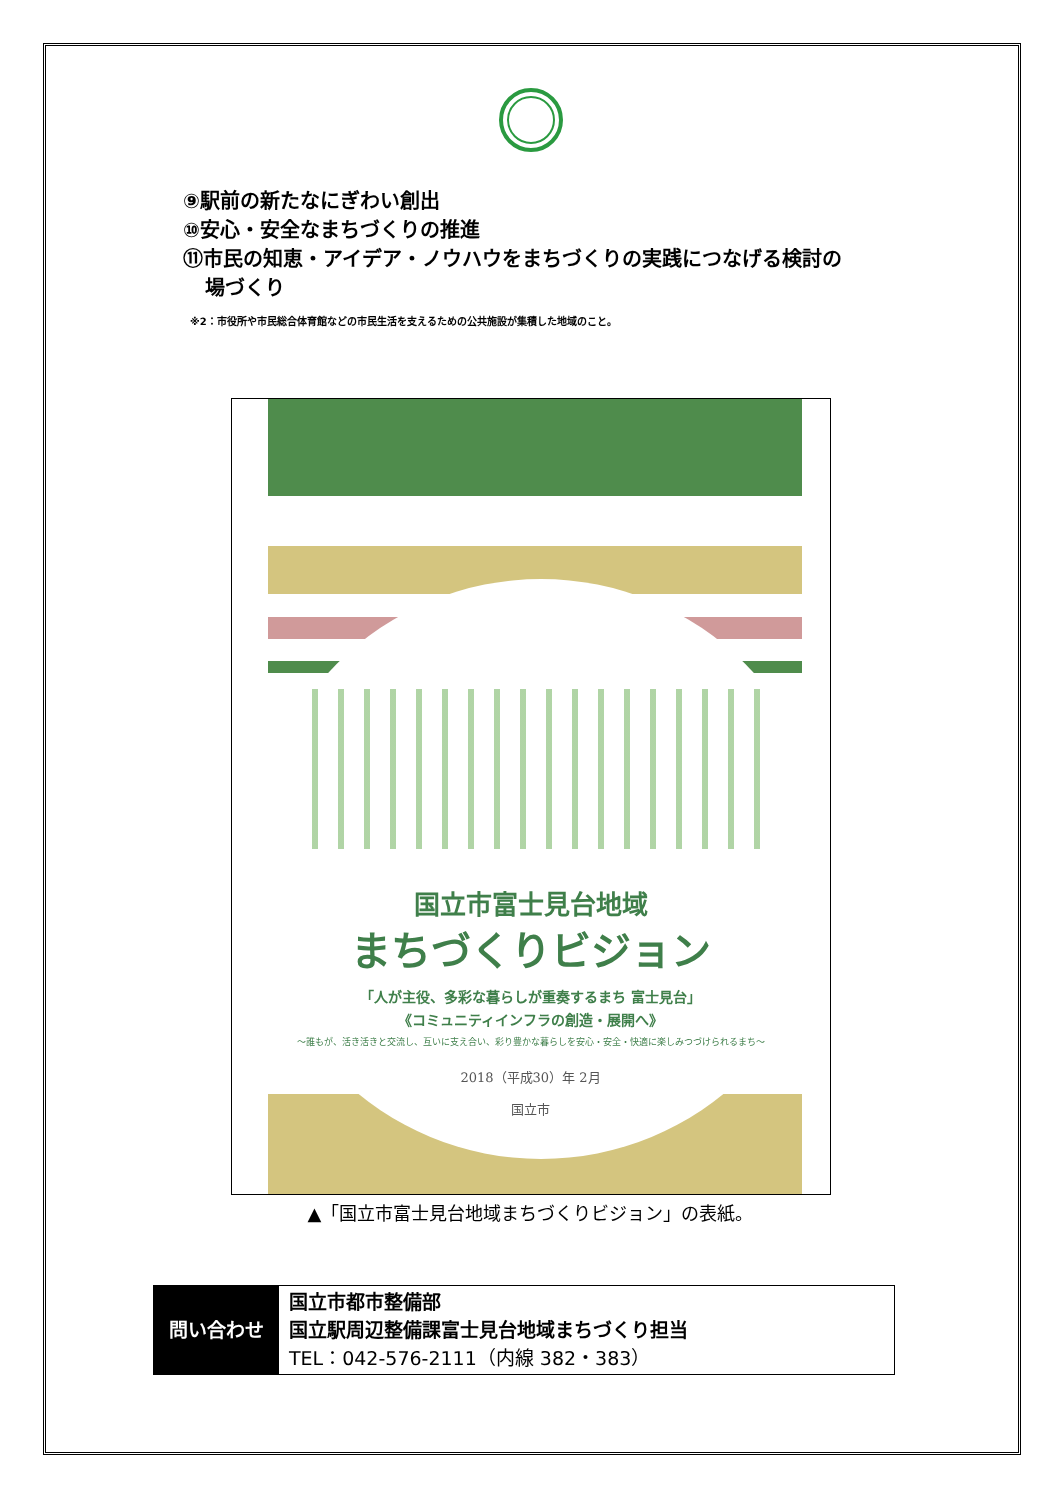⑨駅前の新たなにぎわい創出
⑩安心・安全なまちづくりの推進
⑪市民の知恵・アイデア・ノウハウをまちづくりの実践につなげる検討の
場づくり
※2：市役所や市民総合体育館などの市民生活を支えるための公共施設が集積した地域のこと。
国立市富士見台地域
まちづくりビジョン
「人が主役、多彩な暮らしが重奏するまち 富士見台」
《コミュニティインフラの創造・展開へ》
～誰もが、活き活きと交流し、互いに支え合い、彩り豊かな暮らしを安心・安全・快適に楽しみつづけられるまち～
2018（平成30）年 2月
国立市
▲「国立市富士見台地域まちづくりビジョン」の表紙。
| 問い合わせ | 国立市都市整備部 国立駅周辺整備課富士見台地域まちづくり担当 TEL：042-576-2111（内線 382・383） |